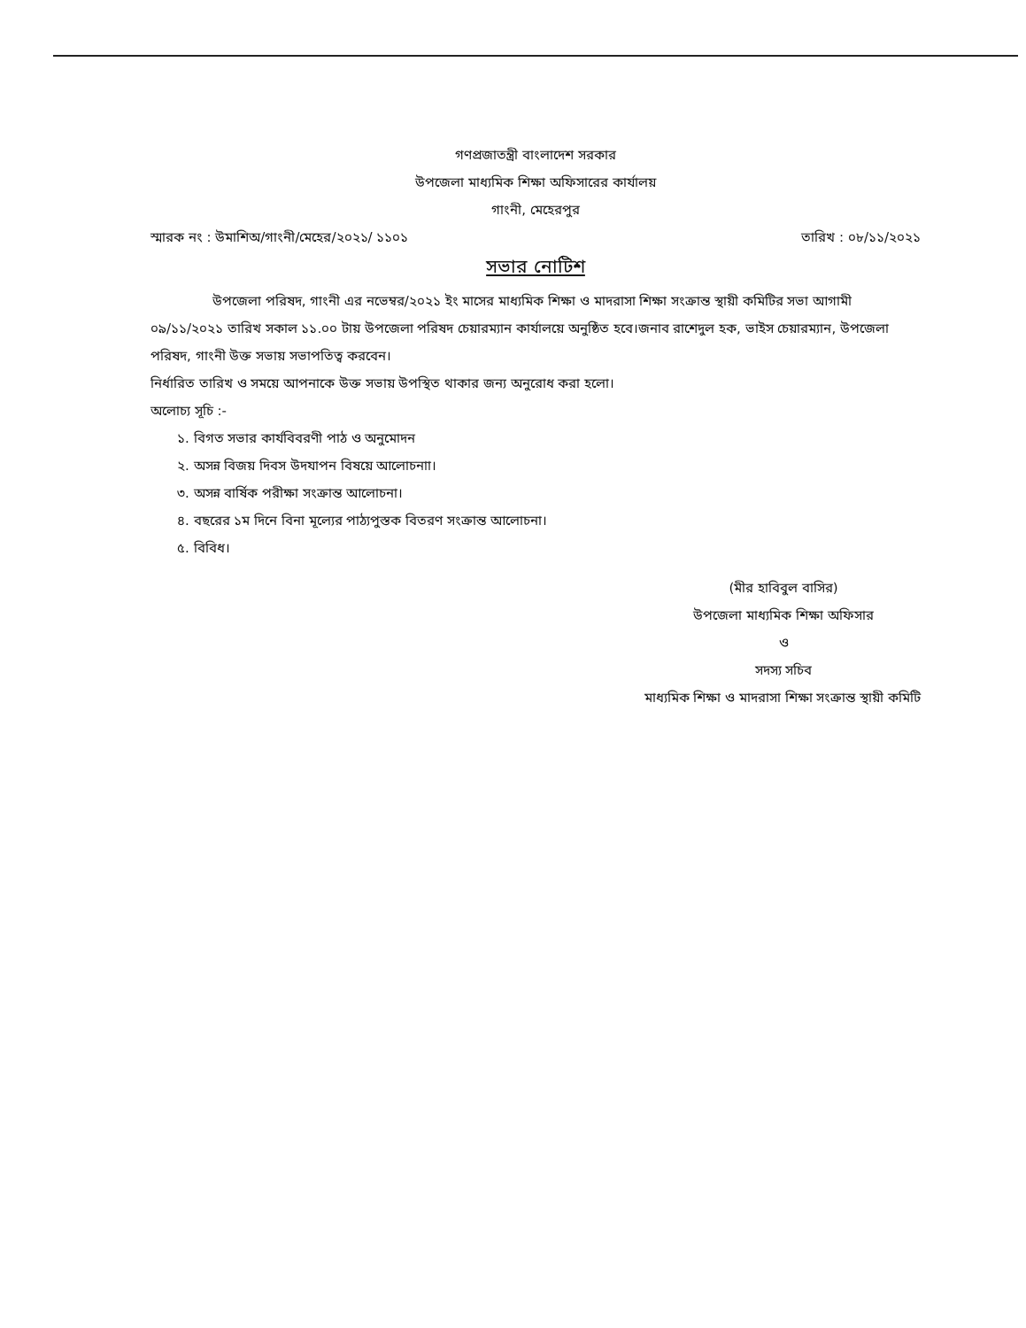গণপ্রজাতন্ত্রী বাংলাদেশ সরকার
উপজেলা মাধ্যমিক শিক্ষা অফিসারের কার্যালয়
গাংনী, মেহেরপুর
স্মারক নং : উমাশিঅ/গাংনী/মেহের/২০২১/ ১১০১ তারিখ : ০৮/১১/২০২১
সভার নোটিশ
উপজেলা পরিষদ, গাংনী এর নভেম্বর/২০২১ ইং মাসের মাধ্যমিক শিক্ষা ও মাদরাসা শিক্ষা সংক্রান্ত স্থায়ী কমিটির সভা আগামী ০৯/১১/২০২১ তারিখ সকাল ১১.০০ টায় উপজেলা পরিষদ চেয়ারম্যান কার্যালয়ে অনুষ্ঠিত হবে।জনাব রাশেদুল হক, ভাইস চেয়ারম্যান, উপজেলা পরিষদ, গাংনী উক্ত সভায় সভাপতিত্ব করবেন।
নির্ধারিত তারিখ ও সময়ে আপনাকে উক্ত সভায় উপস্থিত থাকার জন্য অনুরোধ করা হলো।
অলোচ্য সূচি :-
১. বিগত সভার কার্যবিবরণী পাঠ ও অনুমোদন
২. অসন্ন বিজয় দিবস উদযাপন বিষয়ে আলোচনাা।
৩. অসন্ন বার্ষিক পরীক্ষা সংক্রান্ত আলোচনা।
৪. বছরের ১ম দিনে বিনা মূল্যের পাঠ্যপুস্তক বিতরণ সংক্রান্ত আলোচনা।
৫. বিবিধ।
(মীর হাবিবুল বাসির)
উপজেলা মাধ্যমিক শিক্ষা অফিসার
ও
সদস্য সচিব
মাধ্যমিক শিক্ষা ও মাদরাসা শিক্ষা সংক্রান্ত স্থায়ী কমিটি